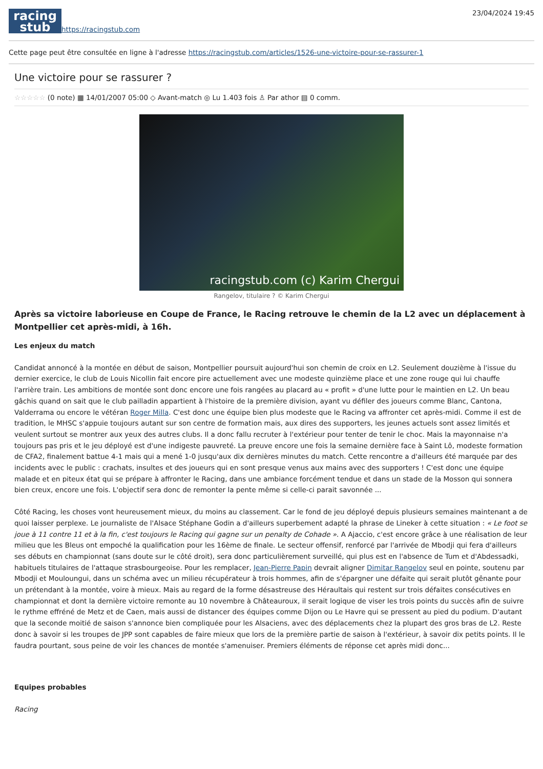racing
stub
https://racingstub.com
23/04/2024 19:45
Cette page peut être consultée en ligne à l'adresse https://racingstub.com/articles/1526-une-victoire-pour-se-rassurer-1
Une victoire pour se rassurer ?
☆☆☆☆☆ (0 note) ▦ 14/01/2007 05:00 ◇ Avant-match ◎ Lu 1.403 fois ♙ Par athor ▤ 0 comm.
racingstub.com (c) Karim Chergui
Rangelov, titulaire ? © Karim Chergui
Après sa victoire laborieuse en Coupe de France, le Racing retrouve le chemin de la L2 avec un déplacement à Montpellier cet après-midi, à 16h.
Les enjeux du match
Candidat annoncé à la montée en début de saison, Montpellier poursuit aujourd'hui son chemin de croix en L2. Seulement douzième à l'issue du dernier exercice, le club de Louis Nicollin fait encore pire actuellement avec une modeste quinzième place et une zone rouge qui lui chauffe l'arrière train. Les ambitions de montée sont donc encore une fois rangées au placard au « profit » d'une lutte pour le maintien en L2. Un beau gâchis quand on sait que le club pailladin appartient à l'histoire de la première division, ayant vu défiler des joueurs comme Blanc, Cantona, Valderrama ou encore le vétéran Roger Milla. C'est donc une équipe bien plus modeste que le Racing va affronter cet après-midi. Comme il est de tradition, le MHSC s'appuie toujours autant sur son centre de formation mais, aux dires des supporters, les jeunes actuels sont assez limités et veulent surtout se montrer aux yeux des autres clubs. Il a donc fallu recruter à l'extérieur pour tenter de tenir le choc. Mais la mayonnaise n'a toujours pas pris et le jeu déployé est d'une indigeste pauvreté. La preuve encore une fois la semaine dernière face à Saint Lô, modeste formation de CFA2, finalement battue 4-1 mais qui a mené 1-0 jusqu'aux dix dernières minutes du match. Cette rencontre a d'ailleurs été marquée par des incidents avec le public : crachats, insultes et des joueurs qui en sont presque venus aux mains avec des supporters ! C'est donc une équipe malade et en piteux état qui se prépare à affronter le Racing, dans une ambiance forcément tendue et dans un stade de la Mosson qui sonnera bien creux, encore une fois. L'objectif sera donc de remonter la pente même si celle-ci parait savonnée ...
Côté Racing, les choses vont heureusement mieux, du moins au classement. Car le fond de jeu déployé depuis plusieurs semaines maintenant a de quoi laisser perplexe. Le journaliste de l'Alsace Stéphane Godin a d'ailleurs superbement adapté la phrase de Lineker à cette situation : « Le foot se joue à 11 contre 11 et à la fin, c'est toujours le Racing qui gagne sur un penalty de Cohade ». A Ajaccio, c'est encore grâce à une réalisation de leur milieu que les Bleus ont empoché la qualification pour les 16ème de finale. Le secteur offensif, renforcé par l'arrivée de Mbodji qui fera d'ailleurs ses débuts en championnat (sans doute sur le côté droit), sera donc particulièrement surveillé, qui plus est en l'absence de Tum et d'Abdessadki, habituels titulaires de l'attaque strasbourgeoise. Pour les remplacer, Jean-Pierre Papin devrait aligner Dimitar Rangelov seul en pointe, soutenu par Mbodji et Mouloungui, dans un schéma avec un milieu récupérateur à trois hommes, afin de s'épargner une défaite qui serait plutôt gênante pour un prétendant à la montée, voire à mieux. Mais au regard de la forme désastreuse des Héraultais qui restent sur trois défaites consécutives en championnat et dont la dernière victoire remonte au 10 novembre à Châteauroux, il serait logique de viser les trois points du succès afin de suivre le rythme effréné de Metz et de Caen, mais aussi de distancer des équipes comme Dijon ou Le Havre qui se pressent au pied du podium. D'autant que la seconde moitié de saison s'annonce bien compliquée pour les Alsaciens, avec des déplacements chez la plupart des gros bras de L2. Reste donc à savoir si les troupes de JPP sont capables de faire mieux que lors de la première partie de saison à l'extérieur, à savoir dix petits points. Il le faudra pourtant, sous peine de voir les chances de montée s'amenuiser. Premiers éléments de réponse cet après midi donc...
Equipes probables
Racing